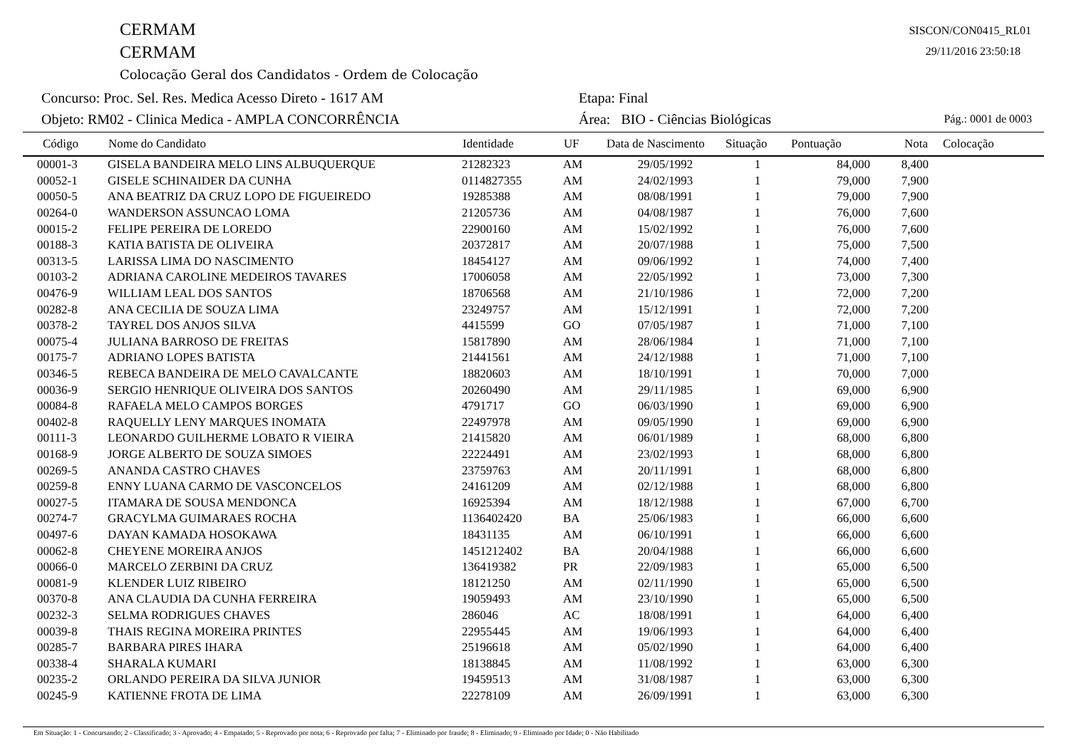CERMAM
CERMAM
Colocação Geral dos Candidatos - Ordem de Colocação
SISCON/CON0415_RL01
29/11/2016 23:50:18
Concurso: Proc. Sel. Res. Medica Acesso Direto - 1617 AM
Objeto: RM02 - Clinica Medica - AMPLA CONCORRÊNCIA
Etapa: Final
Área: BIO - Ciências Biológicas
Pág.: 0001 de 0003
| Código | Nome do Candidato | Identidade | UF | Data de Nascimento | Situação | Pontuação | Nota | Colocação |
| --- | --- | --- | --- | --- | --- | --- | --- | --- |
| 00001-3 | GISELA BANDEIRA MELO LINS ALBUQUERQUE | 21282323 | AM | 29/05/1992 | 1 | 84,000 | 8,400 | |
| 00052-1 | GISELE SCHINAIDER DA CUNHA | 0114827355 | AM | 24/02/1993 | 1 | 79,000 | 7,900 | |
| 00050-5 | ANA BEATRIZ DA CRUZ LOPO DE FIGUEIREDO | 19285388 | AM | 08/08/1991 | 1 | 79,000 | 7,900 | |
| 00264-0 | WANDERSON ASSUNCAO LOMA | 21205736 | AM | 04/08/1987 | 1 | 76,000 | 7,600 | |
| 00015-2 | FELIPE PEREIRA DE LOREDO | 22900160 | AM | 15/02/1992 | 1 | 76,000 | 7,600 | |
| 00188-3 | KATIA BATISTA DE OLIVEIRA | 20372817 | AM | 20/07/1988 | 1 | 75,000 | 7,500 | |
| 00313-5 | LARISSA LIMA DO NASCIMENTO | 18454127 | AM | 09/06/1992 | 1 | 74,000 | 7,400 | |
| 00103-2 | ADRIANA CAROLINE MEDEIROS TAVARES | 17006058 | AM | 22/05/1992 | 1 | 73,000 | 7,300 | |
| 00476-9 | WILLIAM LEAL DOS SANTOS | 18706568 | AM | 21/10/1986 | 1 | 72,000 | 7,200 | |
| 00282-8 | ANA CECILIA DE SOUZA LIMA | 23249757 | AM | 15/12/1991 | 1 | 72,000 | 7,200 | |
| 00378-2 | TAYREL DOS ANJOS SILVA | 4415599 | GO | 07/05/1987 | 1 | 71,000 | 7,100 | |
| 00075-4 | JULIANA BARROSO DE FREITAS | 15817890 | AM | 28/06/1984 | 1 | 71,000 | 7,100 | |
| 00175-7 | ADRIANO LOPES BATISTA | 21441561 | AM | 24/12/1988 | 1 | 71,000 | 7,100 | |
| 00346-5 | REBECA BANDEIRA DE MELO CAVALCANTE | 18820603 | AM | 18/10/1991 | 1 | 70,000 | 7,000 | |
| 00036-9 | SERGIO HENRIQUE OLIVEIRA DOS SANTOS | 20260490 | AM | 29/11/1985 | 1 | 69,000 | 6,900 | |
| 00084-8 | RAFAELA MELO CAMPOS BORGES | 4791717 | GO | 06/03/1990 | 1 | 69,000 | 6,900 | |
| 00402-8 | RAQUELLY LENY MARQUES INOMATA | 22497978 | AM | 09/05/1990 | 1 | 69,000 | 6,900 | |
| 00111-3 | LEONARDO GUILHERME LOBATO R VIEIRA | 21415820 | AM | 06/01/1989 | 1 | 68,000 | 6,800 | |
| 00168-9 | JORGE ALBERTO DE SOUZA SIMOES | 22224491 | AM | 23/02/1993 | 1 | 68,000 | 6,800 | |
| 00269-5 | ANANDA CASTRO CHAVES | 23759763 | AM | 20/11/1991 | 1 | 68,000 | 6,800 | |
| 00259-8 | ENNY LUANA CARMO DE VASCONCELOS | 24161209 | AM | 02/12/1988 | 1 | 68,000 | 6,800 | |
| 00027-5 | ITAMARA DE SOUSA MENDONCA | 16925394 | AM | 18/12/1988 | 1 | 67,000 | 6,700 | |
| 00274-7 | GRACYLMA GUIMARAES ROCHA | 1136402420 | BA | 25/06/1983 | 1 | 66,000 | 6,600 | |
| 00497-6 | DAYAN KAMADA HOSOKAWA | 18431135 | AM | 06/10/1991 | 1 | 66,000 | 6,600 | |
| 00062-8 | CHEYENE MOREIRA ANJOS | 1451212402 | BA | 20/04/1988 | 1 | 66,000 | 6,600 | |
| 00066-0 | MARCELO ZERBINI DA CRUZ | 136419382 | PR | 22/09/1983 | 1 | 65,000 | 6,500 | |
| 00081-9 | KLENDER LUIZ RIBEIRO | 18121250 | AM | 02/11/1990 | 1 | 65,000 | 6,500 | |
| 00370-8 | ANA CLAUDIA DA CUNHA FERREIRA | 19059493 | AM | 23/10/1990 | 1 | 65,000 | 6,500 | |
| 00232-3 | SELMA RODRIGUES CHAVES | 286046 | AC | 18/08/1991 | 1 | 64,000 | 6,400 | |
| 00039-8 | THAIS REGINA MOREIRA PRINTES | 22955445 | AM | 19/06/1993 | 1 | 64,000 | 6,400 | |
| 00285-7 | BARBARA PIRES IHARA | 25196618 | AM | 05/02/1990 | 1 | 64,000 | 6,400 | |
| 00338-4 | SHARALA KUMARI | 18138845 | AM | 11/08/1992 | 1 | 63,000 | 6,300 | |
| 00235-2 | ORLANDO PEREIRA DA SILVA JUNIOR | 19459513 | AM | 31/08/1987 | 1 | 63,000 | 6,300 | |
| 00245-9 | KATIENNE FROTA DE LIMA | 22278109 | AM | 26/09/1991 | 1 | 63,000 | 6,300 | |
Em Situação: 1 - Concursando; 2 - Classificado; 3 - Aprovado; 4 - Empatado; 5 - Reprovado por nota; 6 - Reprovado por falta; 7 - Eliminado por fraude; 8 - Eliminado; 9 - Eliminado por Idade; 0 - Não Habilitado